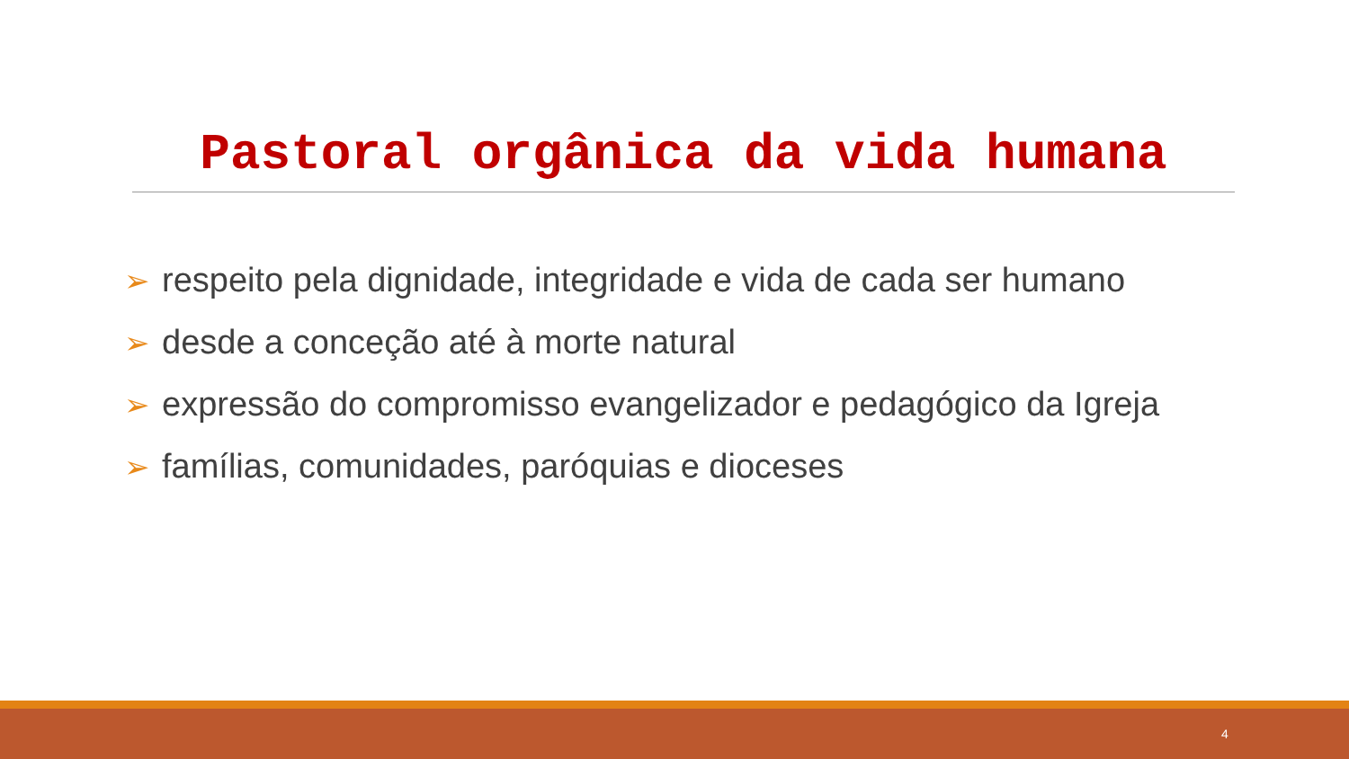Pastoral orgânica da vida humana
➢ respeito pela dignidade, integridade e vida de cada ser humano
➢ desde a conceção até à morte natural
➢ expressão do compromisso evangelizador e pedagógico da Igreja
➢ famílias, comunidades, paróquias e dioceses
4